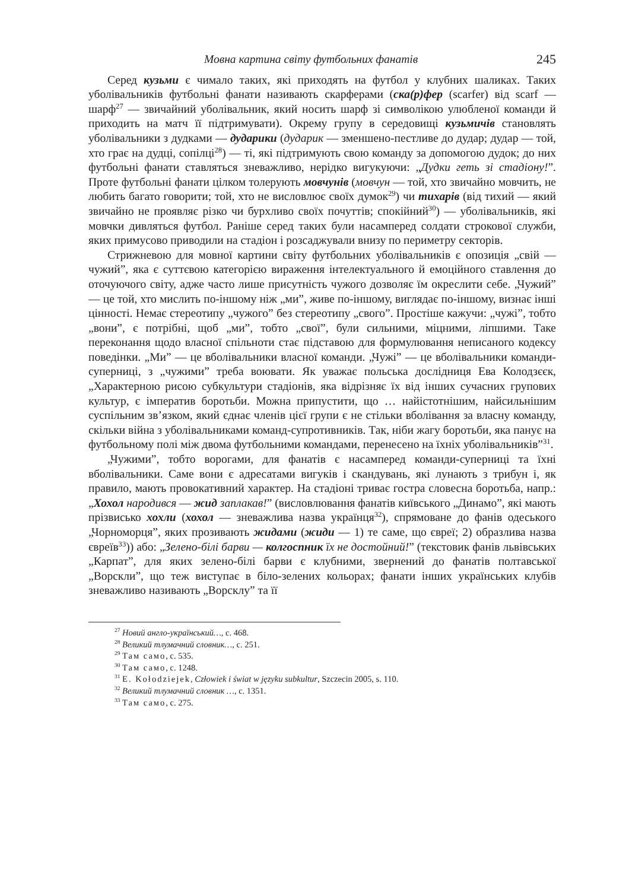Мовна картина світу футбольних фанатів 245
Серед кузьми є чимало таких, які приходять на футбол у клубних шаликах. Таких уболівальників футбольні фанати називають скарферами (ска(р)фер (scarfer) від scarf — шарф<sup>27</sup> — звичайний уболівальник, який носить шарф зі символікою улюбленої команди й приходить на матч її підтримувати). Окрему групу в середовищі кузьмичів становлять уболівальники з дудками — дударики (дударик — зменшено-пестливе до дудар; дудар — той, хто грає на дудці, сопілці<sup>28</sup>) — ті, які підтримують свою команду за допомогою дудок; до них футбольні фанати ставляться зневажливо, нерідко вигукуючи: „Дудки геть зі стадіону!”. Проте футбольні фанати цілком толерують мовчунів (мовчун — той, хто звичайно мовчить, не любить багато говорити; той, хто не висловлює своїх думок<sup>29</sup>) чи тихарів (від тихий — який звичайно не проявляє різко чи бурхливо своїх почуттів; спокійний<sup>30</sup>) — уболівальників, які мовчки дивляться футбол. Раніше серед таких були насамперед солдати строкової служби, яких примусово приводили на стадіон і розсаджували внизу по периметру секторів.
Стрижневою для мовної картини світу футбольних уболівальників є опозиція „свій — чужий”, яка є суттєвою категорією вираження інтелектуального й емоційного ставлення до оточуючого світу, адже часто лише присутність чужого дозволяє їм окреслити себе. „Чужий” — це той, хто мислить по-іншому ніж „ми”, живе по-іншому, виглядає по-іншому, визнає інші цінності. Немає стереотипу „чужого” без стереотипу „свого”. Простіше кажучи: „чужі”, тобто „вони”, є потрібні, щоб „ми”, тобто „свої”, були сильними, міцними, ліпшими. Таке переконання щодо власної спільноти стає підставою для формулювання неписаного кодексу поведінки. „Ми” — це вболівальники власної команди. „Чужі” — це вболівальники команди-суперниці, з „чужими” треба воювати. Як уважає польська дослідниця Ева Колодзєєк, „Характерною рисою субкультури стадіонів, яка відрізняє їх від інших сучасних групових культур, є імператив боротьби. Можна припустити, що … найістотнішим, найсильнішим суспільним зв’язком, який єднає членів цієї групи є не стільки вболівання за власну команду, скільки війна з уболівальниками команд-супротивників. Так, ніби жагу боротьби, яка панує на футбольному полі між двома футбольними командами, перенесено на їхніх уболівальників”<sup>31</sup>.
„Чужими”, тобто ворогами, для фанатів є насамперед команди-суперниці та їхні вболівальники. Саме вони є адресатами вигуків і скандувань, які лунають з трибун і, як правило, мають провокативний характер. На стадіоні триває гостра словесна боротьба, напр.: „Хохол народився — жид заплакав!” (висловлювання фанатів київського „Динамо”, які мають прізвисько хохли (хохол — зневажлива назва українця<sup>32</sup>), спрямоване до фанів одеського „Чорноморця”, яких прозивають жидами (жиди — 1) те саме, що євреї; 2) образлива назва євреїв<sup>33</sup>)) або: „Зелено-білі барви — колгоспник їх не достойний!” (текстовик фанів львівських „Карпат”, для яких зелено-білі барви є клубними, звернений до фанатів полтавської „Ворскли”, що теж виступає в біло-зелених кольорах; фанати інших українських клубів зневажливо називають „Ворсклу” та її
<sup>27</sup> Новий англо-український…, с. 468.
<sup>28</sup> Великий тлумачний словник…, с. 251.
<sup>29</sup> Там само, с. 535.
<sup>30</sup> Там само, с. 1248.
<sup>31</sup> E. Kołodziejek, Człowiek i świat w języku subkultur, Szczecin 2005, s. 110.
<sup>32</sup> Великий тлумачний словник …, с. 1351.
<sup>33</sup> Там само, с. 275.